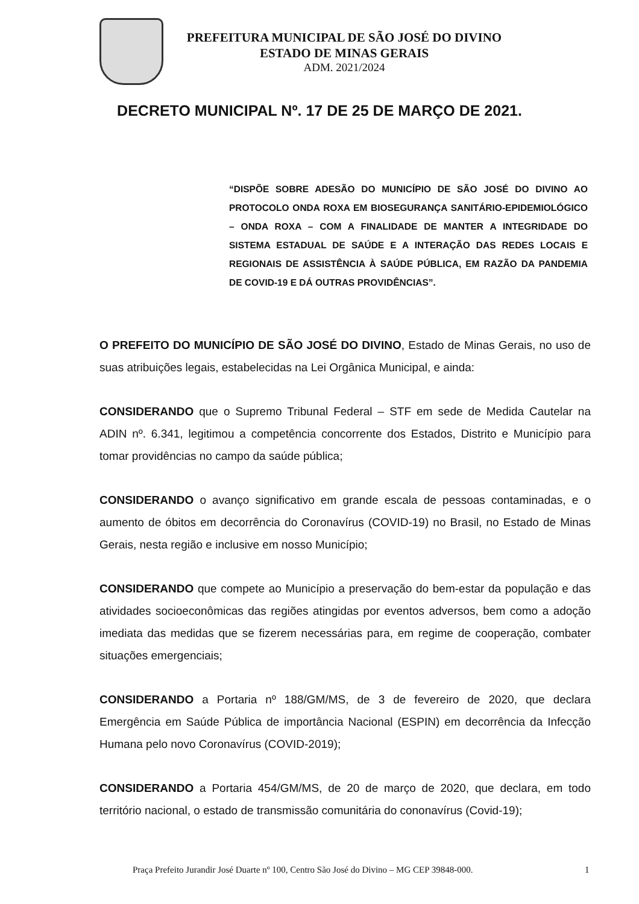PREFEITURA MUNICIPAL DE SÃO JOSÉ DO DIVINO
ESTADO DE MINAS GERAIS
ADM. 2021/2024
DECRETO MUNICIPAL Nº. 17 DE 25 DE MARÇO DE 2021.
“DISPÕE SOBRE ADESÃO DO MUNICÍPIO DE SÃO JOSÉ DO DIVINO AO PROTOCOLO ONDA ROXA EM BIOSEGURANÇA SANITÁRIO-EPIDEMIOLÓGICO – ONDA ROXA – COM A FINALIDADE DE MANTER A INTEGRIDADE DO SISTEMA ESTADUAL DE SAÚDE E A INTERAÇÃO DAS REDES LOCAIS E REGIONAIS DE ASSISTÊNCIA À SAÚDE PÚBLICA, EM RAZÃO DA PANDEMIA DE COVID-19 E DÁ OUTRAS PROVIDÊNCIAS”.
O PREFEITO DO MUNICÍPIO DE SÃO JOSÉ DO DIVINO, Estado de Minas Gerais, no uso de suas atribuições legais, estabelecidas na Lei Orgânica Municipal, e ainda:
CONSIDERANDO que o Supremo Tribunal Federal – STF em sede de Medida Cautelar na ADIN nº. 6.341, legitimou a competência concorrente dos Estados, Distrito e Município para tomar providências no campo da saúde pública;
CONSIDERANDO o avanço significativo em grande escala de pessoas contaminadas, e o aumento de óbitos em decorrência do Coronavírus (COVID-19) no Brasil, no Estado de Minas Gerais, nesta região e inclusive em nosso Município;
CONSIDERANDO que compete ao Município a preservação do bem-estar da população e das atividades socioeconômicas das regiões atingidas por eventos adversos, bem como a adoção imediata das medidas que se fizerem necessárias para, em regime de cooperação, combater situações emergenciais;
CONSIDERANDO a Portaria nº 188/GM/MS, de 3 de fevereiro de 2020, que declara Emergência em Saúde Pública de importância Nacional (ESPIN) em decorrência da Infecção Humana pelo novo Coronavírus (COVID-2019);
CONSIDERANDO a Portaria 454/GM/MS, de 20 de março de 2020, que declara, em todo território nacional, o estado de transmissão comunitária do cononavírus (Covid-19);
Praça Prefeito Jurandir José Duarte nº 100, Centro São José do Divino – MG CEP 39848-000. 1